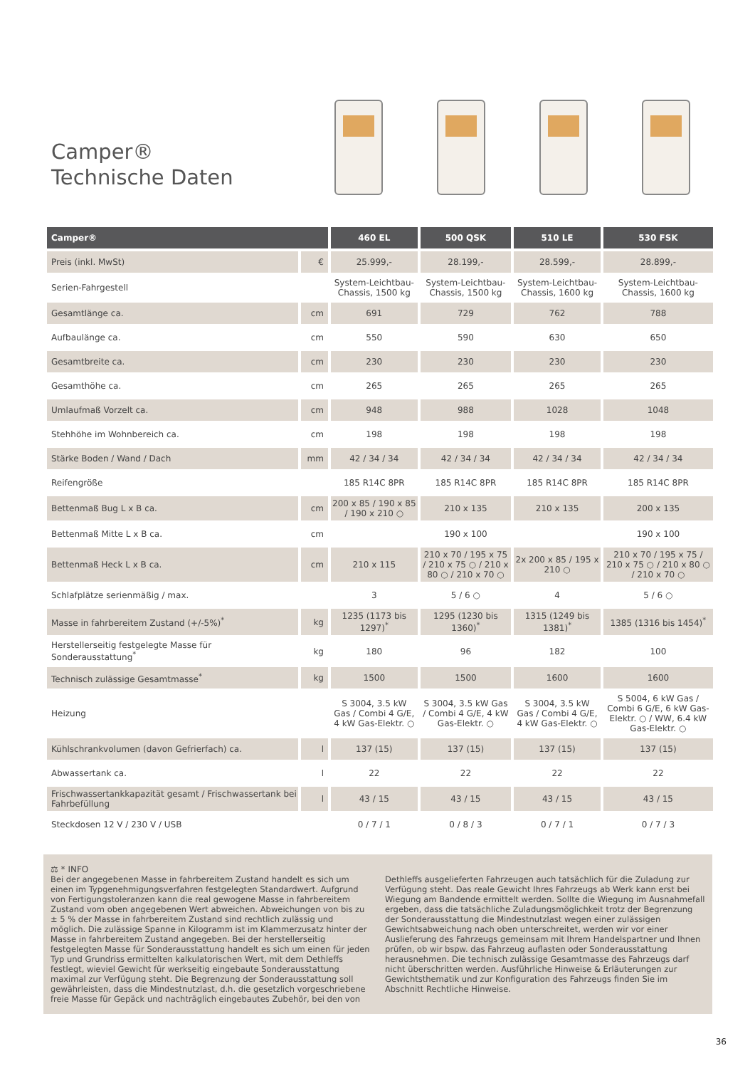Camper®
Technische Daten
| Camper® | | 460 EL | 500 QSK | 510 LE | 530 FSK |
| --- | --- | --- | --- | --- | --- |
| Preis (inkl. MwSt) | € | 25.999,- | 28.199,- | 28.599,- | 28.899,- |
| Serien-Fahrgestell | | System-Leichtbau-Chassis, 1500 kg | System-Leichtbau-Chassis, 1500 kg | System-Leichtbau-Chassis, 1600 kg | System-Leichtbau-Chassis, 1600 kg |
| Gesamtlänge ca. | cm | 691 | 729 | 762 | 788 |
| Aufbaulänge ca. | cm | 550 | 590 | 630 | 650 |
| Gesamtbreite ca. | cm | 230 | 230 | 230 | 230 |
| Gesamthöhe ca. | cm | 265 | 265 | 265 | 265 |
| Umlaufmaß Vorzelt ca. | cm | 948 | 988 | 1028 | 1048 |
| Stehhöhe im Wohnbereich ca. | cm | 198 | 198 | 198 | 198 |
| Stärke Boden / Wand / Dach | mm | 42 / 34 / 34 | 42 / 34 / 34 | 42 / 34 / 34 | 42 / 34 / 34 |
| Reifengröße | | 185 R14C 8PR | 185 R14C 8PR | 185 R14C 8PR | 185 R14C 8PR |
| Bettenmaß Bug L x B ca. | cm | 200 x 85 / 190 x 85 / 190 x 210 ○ | 210 x 135 | 210 x 135 | 200 x 135 |
| Bettenmaß Mitte L x B ca. | cm | | 190 x 100 | | 190 x 100 |
| Bettenmaß Heck L x B ca. | cm | 210 x 115 | 210 x 70 / 195 x 75 / 210 x 75 ○ / 210 x 80 ○ / 210 x 70 ○ | 2x 200 x 85 / 195 x 210 ○ | 210 x 70 / 195 x 75 / 210 x 75 ○ / 210 x 80 ○ / 210 x 70 ○ |
| Schlafplätze serienmäßig / max. | | 3 | 5 / 6 ○ | 4 | 5 / 6 ○ |
| Masse in fahrbereitem Zustand (+/-5%)<sup>*</sup> | kg | 1235 (1173 bis 1297)<sup>*</sup> | 1295 (1230 bis 1360)<sup>*</sup> | 1315 (1249 bis 1381)<sup>*</sup> | 1385 (1316 bis 1454)<sup>*</sup> |
| Herstellerseitig festgelegte Masse für Sonderausstattung<sup>*</sup> | kg | 180 | 96 | 182 | 100 |
| Technisch zulässige Gesamtmasse<sup>*</sup> | kg | 1500 | 1500 | 1600 | 1600 |
| Heizung | | S 3004, 3.5 kW Gas / Combi 4 G/E, 4 kW Gas-Elektr. ○ | S 3004, 3.5 kW Gas / Combi 4 G/E, 4 kW Gas-Elektr. ○ | S 3004, 3.5 kW Gas / Combi 4 G/E, 4 kW Gas-Elektr. ○ | S 5004, 6 kW Gas / Combi 6 G/E, 6 kW Gas-Elektr. ○ / WW, 6.4 kW Gas-Elektr. ○ |
| Kühlschrankvolumen (davon Gefrierfach) ca. | l | 137 (15) | 137 (15) | 137 (15) | 137 (15) |
| Abwassertank ca. | l | 22 | 22 | 22 | 22 |
| Frischwassertankkapazität gesamt / Frischwassertank bei Fahrbefüllung | l | 43 / 15 | 43 / 15 | 43 / 15 | 43 / 15 |
| Steckdosen 12 V / 230 V / USB | | 0 / 7 / 1 | 0 / 8 / 3 | 0 / 7 / 1 | 0 / 7 / 3 |
⚖ * INFO
Bei der angegebenen Masse in fahrbereitem Zustand handelt es sich um einen im Typgenehmigungsverfahren festgelegten Standardwert. Aufgrund von Fertigungstoleranzen kann die real gewogene Masse in fahrbereitem Zustand vom oben angegebenen Wert abweichen. Abweichungen von bis zu ± 5 % der Masse in fahrbereitem Zustand sind rechtlich zulässig und möglich. Die zulässige Spanne in Kilogramm ist im Klammerzusatz hinter der Masse in fahrbereitem Zustand angegeben. Bei der herstellerseitig festgelegten Masse für Sonderausstattung handelt es sich um einen für jeden Typ und Grundriss ermittelten kalkulatorischen Wert, mit dem Dethleffs festlegt, wieviel Gewicht für werkseitig eingebaute Sonderausstattung maximal zur Verfügung steht. Die Begrenzung der Sonderausstattung soll gewährleisten, dass die Mindestnutzlast, d.h. die gesetzlich vorgeschriebene freie Masse für Gepäck und nachträglich eingebautes Zubehör, bei den von Dethleffs ausgelieferten Fahrzeugen auch tatsächlich für die Zuladung zur Verfügung steht. Das reale Gewicht Ihres Fahrzeugs ab Werk kann erst bei Wiegung am Bandende ermittelt werden. Sollte die Wiegung im Ausnahmefall ergeben, dass die tatsächliche Zuladungsmöglichkeit trotz der Begrenzung der Sonderausstattung die Mindestnutzlast wegen einer zulässigen Gewichtsabweichung nach oben unterschreitet, werden wir vor einer Auslieferung des Fahrzeugs gemeinsam mit Ihrem Handelspartner und Ihnen prüfen, ob wir bspw. das Fahrzeug auflasten oder Sonderausstattung herausnehmen. Die technisch zulässige Gesamtmasse des Fahrzeugs darf nicht überschritten werden. Ausführliche Hinweise & Erläuterungen zur Gewichtsthematik und zur Konfiguration des Fahrzeugs finden Sie im Abschnitt Rechtliche Hinweise.
36